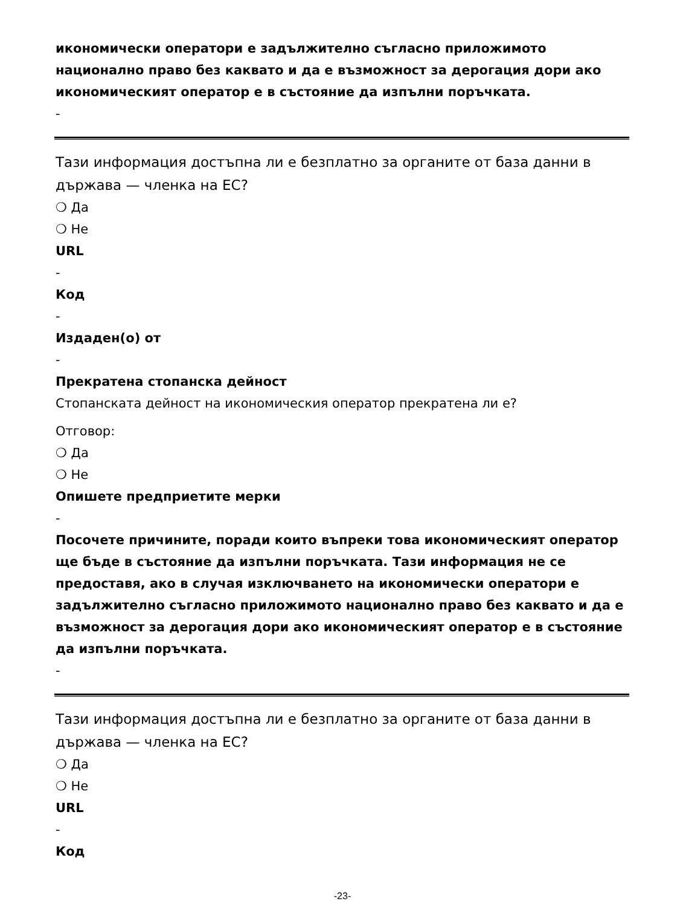икономически оператори е задължително съгласно приложимото национално право без каквато и да е възможност за дерогация дори ако икономическият оператор е в състояние да изпълни поръчката.
-
Тази информация достъпна ли е безплатно за органите от база данни в държава — членка на ЕС?
❍ Да
❍ Не
URL
-
Код
-
Издаден(о) от
-
Прекратена стопанска дейност
Стопанската дейност на икономическия оператор прекратена ли е?
Отговор:
❍ Да
❍ Не
Опишете предприетите мерки
-
Посочете причините, поради които въпреки това икономическият оператор ще бъде в състояние да изпълни поръчката. Тази информация не се предоставя, ако в случая изключването на икономически оператори е задължително съгласно приложимото национално право без каквато и да е възможност за дерогация дори ако икономическият оператор е в състояние да изпълни поръчката.
-
Тази информация достъпна ли е безплатно за органите от база данни в държава — членка на ЕС?
❍ Да
❍ Не
URL
-
Код
-23-